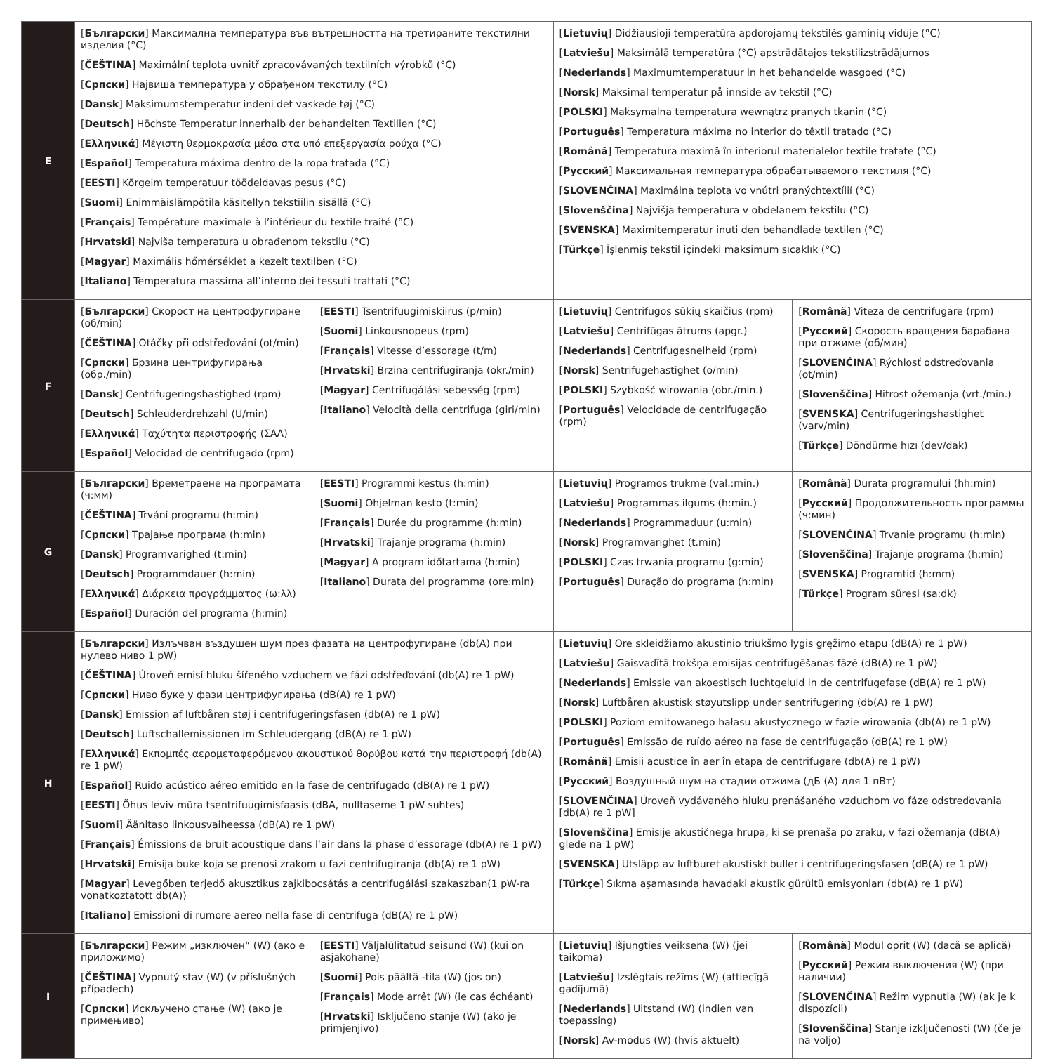| E | [ Български ] Максимална температура във вътрешността на третираните текстилни изделия (°C) [ ČEŠTINA ] Maximální teplota uvnitř zpracovávaných textilních výrobků (°C) [ Српски ] Највиша температура у обрађеном текстилу (°C) [ Dansk ] Maksimumstemperatur indeni det vaskede tøj (°C) [ Deutsch ] Höchste Temperatur innerhalb der behandelten Textilien (°C) [ Ελληνικά ] Μέγιστη θερμοκρασία μέσα στα υπό επεξεργασία ρούχα (°C) [ Español ] Temperatura máxima dentro de la ropa tratada (°C) [ EESTI ] Kõrgeim temperatuur töödeldavas pesus (°C) [ Suomi ] Enimmäislämpötila käsitellyn tekstiilin sisällä (°C) [ Français ] Température maximale à l’intérieur du textile traité (°C) [ Hrvatski ] Najviša temperatura u obrađenom tekstilu (°C) [ Magyar ] Maximális hőmérséklet a kezelt textilben (°C) [ Italiano ] Temperatura massima all’interno dei tessuti trattati (°C) | | [ Lietuvių ] Didžiausioji temperatūra apdorojamų tekstilės gaminių viduje (°C) [ Latviešu ] Maksimālā temperatūra (°C) apstrādātajos tekstilizstrādājumos [ Nederlands ] Maximumtemperatuur in het behandelde wasgoed (°C) [ Norsk ] Maksimal temperatur på innside av tekstil (°C) [ POLSKI ] Maksymalna temperatura wewnątrz pranych tkanin (°C) [ Português ] Temperatura máxima no interior do têxtil tratado (°C) [ Română ] Temperatura maximă în interiorul materialelor textile tratate (°C) [ Русский ] Максимальная температура обрабатываемого текстиля (°C) [ SLOVENČINA ] Maximálna teplota vo vnútri pranýchtextílií (°C) [ Slovenščina ] Najvišja temperatura v obdelanem tekstilu (°C) [ SVENSKA ] Maximitemperatur inuti den behandlade textilen (°C) [ Türkçe ] İşlenmiş tekstil içindeki maksimum sıcaklık (°C) | |
| F | [ Български ] Скорост на центрофугиране (об/min) [ ČEŠTINA ] Otáčky při odstřeďování (ot/min) [ Српски ] Брзина центрифугирања (обр./min) [ Dansk ] Centrifugeringshastighed (rpm) [ Deutsch ] Schleuderdrehzahl (U/min) [ Ελληνικά ] Ταχύτητα περιστροφής (ΣΑΛ) [ Español ] Velocidad de centrifugado (rpm) | [ EESTI ] Tsentrifuugimiskiirus (p/min) [ Suomi ] Linkousnopeus (rpm) [ Français ] Vitesse d’essorage (t/m) [ Hrvatski ] Brzina centrifugiranja (okr./min) [ Magyar ] Centrifugálási sebesség (rpm) [ Italiano ] Velocità della centrifuga (giri/min) | [ Lietuvių ] Centrifugos sūkių skaičius (rpm) [ Latviešu ] Centrifūgas ātrums (apgr.) [ Nederlands ] Centrifugesnelheid (rpm) [ Norsk ] Sentrifugehastighet (o/min) [ POLSKI ] Szybkość wirowania (obr./min.) [ Português ] Velocidade de centrifugação (rpm) | [ Română ] Viteza de centrifugare (rpm) [ Русский ] Скорость вращения барабана при отжиме (об/мин) [ SLOVENČINA ] Rýchlosť odstreďovania (ot/min) [ Slovenščina ] Hitrost ožemanja (vrt./min.) [ SVENSKA ] Centrifugeringshastighet (varv/min) [ Türkçe ] Döndürme hızı (dev/dak) |
| G | [ Български ] Времетраене на програмата (ч:мм) [ ČEŠTINA ] Trvání programu (h:min) [ Српски ] Трајање програма (h:min) [ Dansk ] Programvarighed (t:min) [ Deutsch ] Programmdauer (h:min) [ Ελληνικά ] Διάρκεια προγράμματος (ω:λλ) [ Español ] Duración del programa (h:min) | [ EESTI ] Programmi kestus (h:min) [ Suomi ] Ohjelman kesto (t:min) [ Français ] Durée du programme (h:min) [ Hrvatski ] Trajanje programa (h:min) [ Magyar ] A program időtartama (h:min) [ Italiano ] Durata del programma (ore:min) | [ Lietuvių ] Programos trukmė (val.:min.) [ Latviešu ] Programmas ilgums (h:min.) [ Nederlands ] Programmaduur (u:min) [ Norsk ] Programvarighet (t.min) [ POLSKI ] Czas trwania programu (g:min) [ Português ] Duração do programa (h:min) | [ Română ] Durata programului (hh:min) [ Русский ] Продолжительность программы (ч:мин) [ SLOVENČINA ] Trvanie programu (h:min) [ Slovenščina ] Trajanje programa (h:min) [ SVENSKA ] Programtid (h:mm) [ Türkçe ] Program süresi (sa:dk) |
| H | [ Български ] Излъчван въздушен шум през фазата на центрофугиране (db(A) при нулево ниво 1 pW) [ ČEŠTINA ] Úroveň emisí hluku šířeného vzduchem ve fázi odstřeďování (db(A) re 1 pW) [ Српски ] Ниво буке у фази центрифугирања (dB(A) re 1 pW) [ Dansk ] Emission af luftbåren støj i centrifugeringsfasen (db(A) re 1 pW) [ Deutsch ] Luftschallemissionen im Schleudergang (dB(A) re 1 pW) [ Ελληνικά ] Εκπομπές αερομεταφερόμενου ακουστικού θορύβου κατά την περιστροφή (db(A) re 1 pW) [ Español ] Ruido acústico aéreo emitido en la fase de centrifugado (dB(A) re 1 pW) [ EESTI ] Õhus leviv müra tsentrifuugimisfaasis (dBA, nulltaseme 1 pW suhtes) [ Suomi ] Äänitaso linkousvaiheessa (dB(A) re 1 pW) [ Français ] Émissions de bruit acoustique dans l’air dans la phase d’essorage (db(A) re 1 pW) [ Hrvatski ] Emisija buke koja se prenosi zrakom u fazi centrifugiranja (db(A) re 1 pW) [ Magyar ] Levegőben terjedő akusztikus zajkibocsátás a centrifugálási szakaszban(1 pW-ra vonatkoztatott db(A)) [ Italiano ] Emissioni di rumore aereo nella fase di centrifuga (dB(A) re 1 pW) | | [ Lietuvių ] Ore skleidžiamo akustinio triukšmo lygis gręžimo etapu (dB(A) re 1 pW) [ Latviešu ] Gaisvadītā trokšņa emisijas centrifugēšanas fāzē (dB(A) re 1 pW) [ Nederlands ] Emissie van akoestisch luchtgeluid in de centrifugefase (dB(A) re 1 pW) [ Norsk ] Luftbåren akustisk støyutslipp under sentrifugering (db(A) re 1 pW) [ POLSKI ] Poziom emitowanego hałasu akustycznego w fazie wirowania (db(A) re 1 pW) [ Português ] Emissão de ruído aéreo na fase de centrifugação (dB(A) re 1 pW) [ Română ] Emisii acustice în aer în etapa de centrifugare (db(A) re 1 pW) [ Русский ] Воздушный шум на стадии отжима (дБ (А) для 1 пВт) [ SLOVENČINA ] Úroveň vydávaného hluku prenášaného vzduchom vo fáze odstreďovania [db(A) re 1 pW] [ Slovenščina ] Emisije akustičnega hrupa, ki se prenaša po zraku, v fazi ožemanja (dB(A) glede na 1 pW) [ SVENSKA ] Utsläpp av luftburet akustiskt buller i centrifugeringsfasen (dB(A) re 1 pW) [ Türkçe ] Sıkma aşamasında havadaki akustik gürültü emisyonları (db(A) re 1 pW) | |
| I | [ Български ] Режим „изключен“ (W) (ако е приложимо) [ ČEŠTINA ] Vypnutý stav (W) (v příslušných případech) [ Српски ] Искључено стање (W) (ако је примењиво) | [ EESTI ] Väljalülitatud seisund (W) (kui on asjakohane) [ Suomi ] Pois päältä -tila (W) (jos on) [ Français ] Mode arrêt (W) (le cas échéant) [ Hrvatski ] Isključeno stanje (W) (ako je primjenjivo) | [ Lietuvių ] Išjungties veiksena (W) (jei taikoma) [ Latviešu ] Izslēgtais režīms (W) (attiecīgā gadījumā) [ Nederlands ] Uitstand (W) (indien van toepassing) [ Norsk ] Av-modus (W) (hvis aktuelt) | [ Română ] Modul oprit (W) (dacă se aplică) [ Русский ] Режим выключения (W) (при наличии) [ SLOVENČINA ] Režim vypnutia (W) (ak je k dispozícii) [ Slovenščina ] Stanje izključenosti (W) (če je na voljo) |